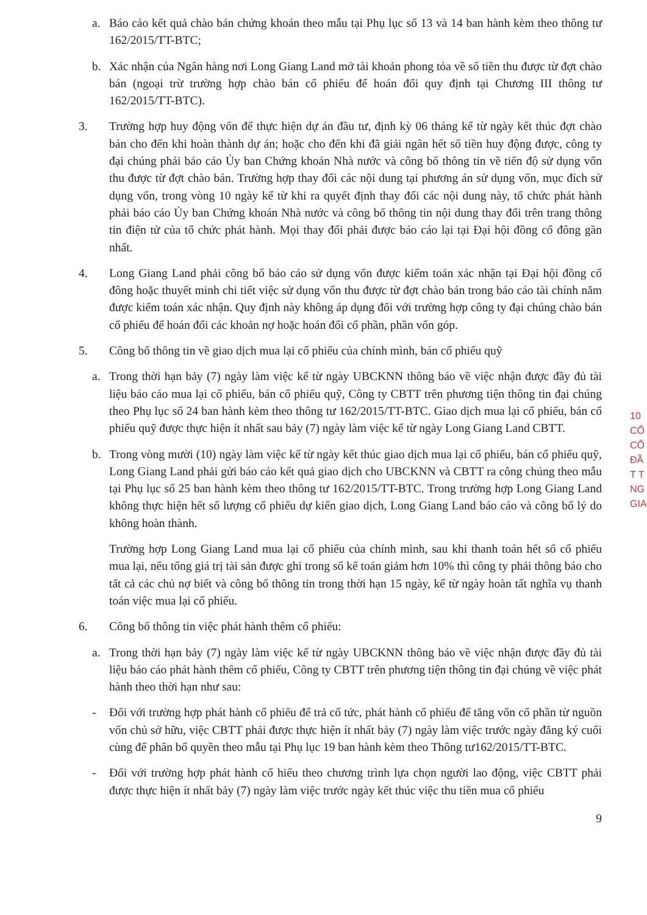a. Báo cáo kết quả chào bán chứng khoán theo mẫu tại Phụ lục số 13 và 14 ban hành kèm theo thông tư 162/2015/TT-BTC;
b. Xác nhận của Ngân hàng nơi Long Giang Land mở tài khoản phong tỏa về số tiền thu được từ đợt chào bán (ngoại trừ trường hợp chào bán cổ phiếu để hoán đổi quy định tại Chương III thông tư 162/2015/TT-BTC).
3. Trường hợp huy động vốn để thực hiện dự án đầu tư, định kỳ 06 tháng kể từ ngày kết thúc đợt chào bán cho đến khi hoàn thành dự án; hoặc cho đến khi đã giải ngân hết số tiền huy động được, công ty đại chúng phải báo cáo Ủy ban Chứng khoán Nhà nước và công bố thông tin về tiến độ sử dụng vốn thu được từ đợt chào bán. Trường hợp thay đổi các nội dung tại phương án sử dụng vốn, mục đích sử dụng vốn, trong vòng 10 ngày kể từ khi ra quyết định thay đổi các nội dung này, tổ chức phát hành phải báo cáo Ủy ban Chứng khoán Nhà nước và công bố thông tin nội dung thay đổi trên trang thông tin điện tử của tổ chức phát hành. Mọi thay đổi phải được báo cáo lại tại Đại hội đồng cổ đông gần nhất.
4. Long Giang Land phải công bố báo cáo sử dụng vốn được kiểm toán xác nhận tại Đại hội đồng cổ đông hoặc thuyết minh chi tiết việc sử dụng vốn thu được từ đợt chào bán trong báo cáo tài chính năm được kiểm toán xác nhận. Quy định này không áp dụng đối với trường hợp công ty đại chúng chào bán cổ phiếu để hoán đổi các khoản nợ hoặc hoán đổi cổ phần, phần vốn góp.
5. Công bố thông tin về giao dịch mua lại cổ phiếu của chính mình, bán cổ phiếu quỹ
a. Trong thời hạn bảy (7) ngày làm việc kể từ ngày UBCKNN thông báo về việc nhận được đầy đủ tài liệu báo cáo mua lại cổ phiếu, bán cổ phiếu quỹ, Công ty CBTT trên phương tiện thông tin đại chúng theo Phụ lục số 24 ban hành kèm theo thông tư 162/2015/TT-BTC. Giao dịch mua lại cổ phiếu, bán cổ phiếu quỹ được thực hiện ít nhất sau bảy (7) ngày làm việc kể từ ngày Long Giang Land CBTT.
b. Trong vòng mười (10) ngày làm việc kể từ ngày kết thúc giao dịch mua lại cổ phiếu, bán cổ phiếu quỹ, Long Giang Land phải gửi báo cáo kết quả giao dịch cho UBCKNN và CBTT ra công chúng theo mẫu tại Phụ lục số 25 ban hành kèm theo thông tư 162/2015/TT-BTC. Trong trường hợp Long Giang Land không thực hiện hết số lượng cổ phiếu dự kiến giao dịch, Long Giang Land báo cáo và công bố lý do không hoàn thành.
Trường hợp Long Giang Land mua lại cổ phiếu của chính mình, sau khi thanh toán hết số cổ phiếu mua lại, nếu tổng giá trị tài sản được ghi trong số kế toán giảm hơn 10% thì công ty phải thông báo cho tất cả các chủ nợ biết và công bố thông tin trong thời hạn 15 ngày, kể từ ngày hoàn tất nghĩa vụ thanh toán việc mua lại cổ phiếu.
6. Công bố thông tin việc phát hành thêm cổ phiếu:
a. Trong thời hạn bảy (7) ngày làm việc kể từ ngày UBCKNN thông báo về việc nhận được đầy đủ tài liệu báo cáo phát hành thêm cổ phiếu, Công ty CBTT trên phương tiện thông tin đại chúng về việc phát hành theo thời hạn như sau:
- Đối với trường hợp phát hành cổ phiếu để trả cổ tức, phát hành cổ phiếu để tăng vốn cổ phần từ nguồn vốn chủ sở hữu, việc CBTT phải được thực hiện ít nhất bảy (7) ngày làm việc trước ngày đăng ký cuối cùng để phân bổ quyền theo mẫu tại Phụ lục 19 ban hành kèm theo Thông tư162/2015/TT-BTC.
- Đối với trường hợp phát hành cổ hiếu theo chương trình lựa chọn người lao động, việc CBTT phải được thực hiện ít nhất bảy (7) ngày làm việc trước ngày kết thúc việc thu tiền mua cổ phiếu
9
10
CỔ
CỔ
ĐẦ
T T
NG
GIA